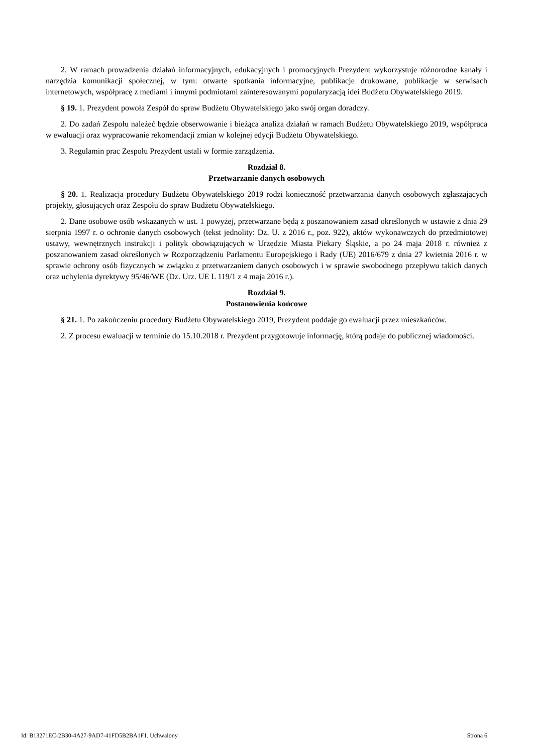2. W ramach prowadzenia działań informacyjnych, edukacyjnych i promocyjnych Prezydent wykorzystuje różnorodne kanały i narzędzia komunikacji społecznej, w tym: otwarte spotkania informacyjne, publikacje drukowane, publikacje w serwisach internetowych, współpracę z mediami i innymi podmiotami zainteresowanymi popularyzacją idei Budżetu Obywatelskiego 2019.
§ 19. 1. Prezydent powoła Zespół do spraw Budżetu Obywatelskiego jako swój organ doradczy.
2. Do zadań Zespołu należeć będzie obserwowanie i bieżąca analiza działań w ramach Budżetu Obywatelskiego 2019, współpraca w ewaluacji oraz wypracowanie rekomendacji zmian w kolejnej edycji Budżetu Obywatelskiego.
3. Regulamin prac Zespołu Prezydent ustali w formie zarządzenia.
Rozdział 8.
Przetwarzanie danych osobowych
§ 20. 1. Realizacja procedury Budżetu Obywatelskiego 2019 rodzi konieczność przetwarzania danych osobowych zgłaszających projekty, głosujących oraz Zespołu do spraw Budżetu Obywatelskiego.
2. Dane osobowe osób wskazanych w ust. 1 powyżej, przetwarzane będą z poszanowaniem zasad określonych w ustawie z dnia 29 sierpnia 1997 r. o ochronie danych osobowych (tekst jednolity: Dz. U. z 2016 r., poz. 922), aktów wykonawczych do przedmiotowej ustawy, wewnętrznych instrukcji i polityk obowiązujących w Urzędzie Miasta Piekary Śląskie, a po 24 maja 2018 r. również z poszanowaniem zasad określonych w Rozporządzeniu Parlamentu Europejskiego i Rady (UE) 2016/679 z dnia 27 kwietnia 2016 r. w sprawie ochrony osób fizycznych w związku z przetwarzaniem danych osobowych i w sprawie swobodnego przepływu takich danych oraz uchylenia dyrektywy 95/46/WE (Dz. Urz. UE L 119/1 z 4 maja 2016 r.).
Rozdział 9.
Postanowienia końcowe
§ 21. 1. Po zakończeniu procedury Budżetu Obywatelskiego 2019, Prezydent poddaje go ewaluacji przez mieszkańców.
2. Z procesu ewaluacji w terminie do 15.10.2018 r. Prezydent przygotowuje informację, którą podaje do publicznej wiadomości.
Id: B13271EC-2B30-4A27-9AD7-41FD5B2BA1F1. Uchwalony Strona 6